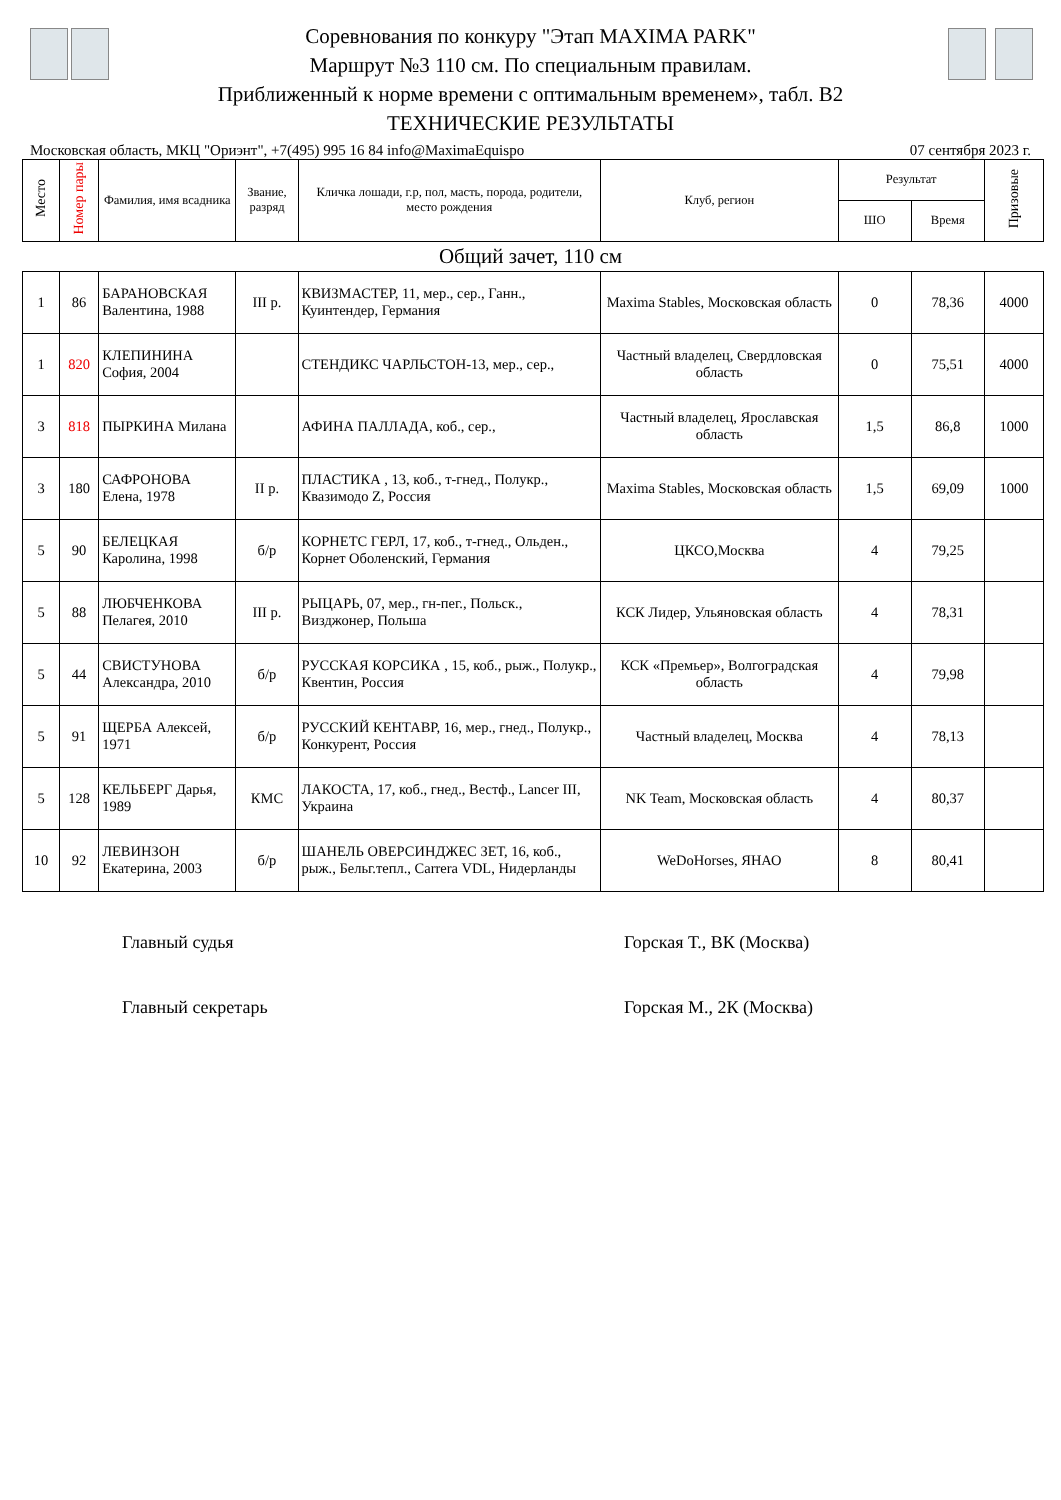Соревнования по конкуру "Этап MAXIMA PARK"
Маршрут №3 110 см. По специальным правилам.
Приближенный к норме времени с оптимальным временем», табл. В2
ТЕХНИЧЕСКИЕ РЕЗУЛЬТАТЫ
Московская область, МКЦ "Ориэнт", +7(495) 995 16 84 info@MaximaEquispo 07 сентября 2023 г.
| Место | Номер пары | Фамилия, имя всадника | Звание, разряд | Кличка лошади, г.р, пол, масть, порода, родители, место рождения | Клуб, регион | Результат | | Призовые |
| --- | --- | --- | --- | --- | --- | --- | --- | --- |
| | | | | | | ШО | Время | |
Общий зачет, 110 см
| 1 | 86 | БАРАНОВСКАЯ Валентина, 1988 | III р. | КВИЗМАСТЕР, 11, мер., сер., Ганн., Куинтендер, Германия | Maxima Stables, Московская область | 0 | 78,36 | 4000 |
| 1 | 820 | КЛЕПИНИНА София, 2004 | | СТЕНДИКС ЧАРЛЬСТОН-13, мер., сер., | Частный владелец, Свердловская область | 0 | 75,51 | 4000 |
| 3 | 818 | ПЫРКИНА Милана | | АФИНА ПАЛЛАДА, коб., сер., | Частный владелец, Ярославская область | 1,5 | 86,8 | 1000 |
| 3 | 180 | САФРОНОВА Елена, 1978 | II р. | ПЛАСТИКА , 13, коб., т-гнед., Полукр., Квазимодо Z, Россия | Maxima Stables, Московская область | 1,5 | 69,09 | 1000 |
| 5 | 90 | БЕЛЕЦКАЯ Каролина, 1998 | б/р | КОРНЕТС ГЕРЛ, 17, коб., т-гнед., Ольден., Корнет Оболенский, Германия | ЦКСО,Москва | 4 | 79,25 | |
| 5 | 88 | ЛЮБЧЕНКОВА Пелагея, 2010 | III р. | РЫЦАРЬ, 07, мер., гн-пег., Польск., Визджонер, Польша | КСК Лидер, Ульяновская область | 4 | 78,31 | |
| 5 | 44 | СВИСТУНОВА Александра, 2010 | б/р | РУССКАЯ КОРСИКА , 15, коб., рыж., Полукр., Квентин, Россия | КСК «Премьер», Волгоградская область | 4 | 79,98 | |
| 5 | 91 | ЩЕРБА Алексей, 1971 | б/р | РУССКИЙ КЕНТАВР, 16, мер., гнед., Полукр., Конкурент, Россия | Частный владелец, Москва | 4 | 78,13 | |
| 5 | 128 | КЕЛЬБЕРГ Дарья, 1989 | КМС | ЛАКОСТА, 17, коб., гнед., Вестф., Lancer III, Украина | NK Team, Московская область | 4 | 80,37 | |
| 10 | 92 | ЛЕВИНЗОН Екатерина, 2003 | б/р | ШАНЕЛЬ ОВЕРСИНДЖЕС ЗЕТ, 16, коб., рыж., Бельг.тепл., Carrera VDL, Нидерланды | WeDoHorses, ЯНАО | 8 | 80,41 | |
Главный судья Горская Т., ВК (Москва)
Главный секретарь Горская М., 2К (Москва)